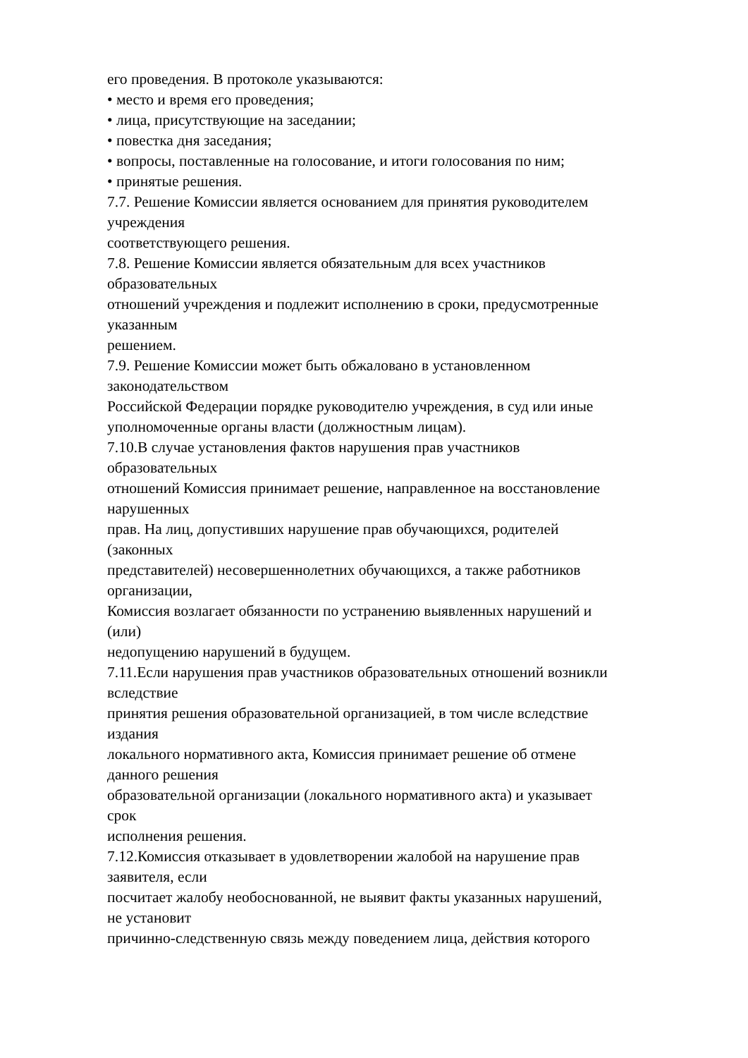его проведения. В протоколе указываются:
• место и время его проведения;
• лица, присутствующие на заседании;
• повестка дня заседания;
• вопросы, поставленные на голосование, и итоги голосования по ним;
• принятые решения.
7.7. Решение Комиссии является основанием для принятия руководителем
учреждения
соответствующего решения.
7.8. Решение Комиссии является обязательным для всех участников
образовательных
отношений учреждения и подлежит исполнению в сроки, предусмотренные
указанным
решением.
7.9. Решение Комиссии может быть обжаловано в установленном
законодательством
Российской Федерации порядке руководителю учреждения, в суд или иные
уполномоченные органы власти (должностным лицам).
7.10.В случае установления фактов нарушения прав участников
образовательных
отношений Комиссия принимает решение, направленное на восстановление
нарушенных
прав. На лиц, допустивших нарушение прав обучающихся, родителей
(законных
представителей) несовершеннолетних обучающихся, а также работников
организации,
Комиссия возлагает обязанности по устранению выявленных нарушений и
(или)
недопущению нарушений в будущем.
7.11.Если нарушения прав участников образовательных отношений возникли
вследствие
принятия решения образовательной организацией, в том числе вследствие
издания
локального нормативного акта, Комиссия принимает решение об отмене
данного решения
образовательной организации (локального нормативного акта) и указывает
срок
исполнения решения.
7.12.Комиссия отказывает в удовлетворении жалобой на нарушение прав
заявителя, если
посчитает жалобу необоснованной, не выявит факты указанных нарушений,
не установит
причинно-следственную связь между поведением лица, действия которого